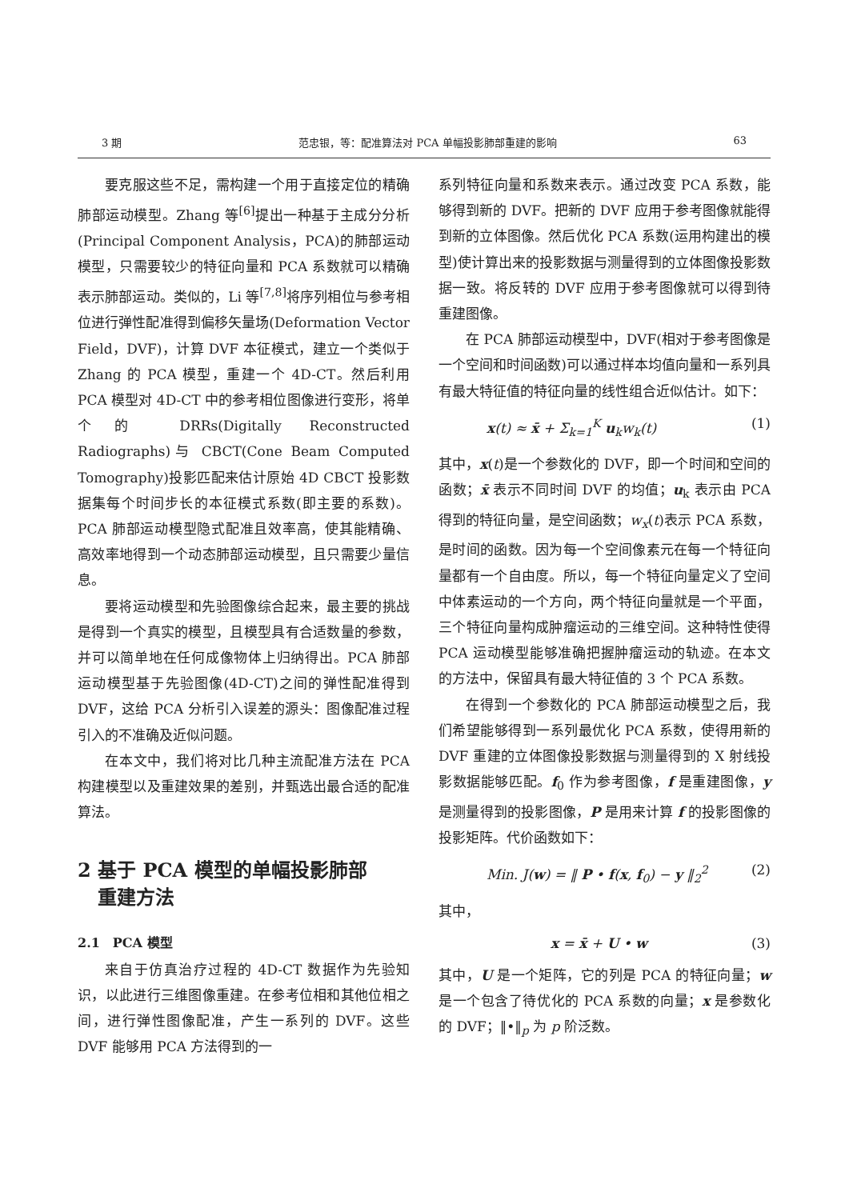3 期 范忠银，等：配准算法对 PCA 单幅投影肺部重建的影响 63
要克服这些不足，需构建一个用于直接定位的精确肺部运动模型。Zhang 等<sup>[6]</sup>提出一种基于主成分分析(Principal Component Analysis，PCA)的肺部运动模型，只需要较少的特征向量和 PCA 系数就可以精确表示肺部运动。类似的，Li 等<sup>[7,8]</sup>将序列相位与参考相位进行弹性配准得到偏移矢量场(Deformation Vector Field，DVF)，计算 DVF 本征模式，建立一个类似于 Zhang 的 PCA 模型，重建一个 4D-CT。然后利用 PCA 模型对 4D-CT 中的参考相位图像进行变形，将单个的 DRRs(Digitally Reconstructed Radiographs)与 CBCT(Cone Beam Computed Tomography)投影匹配来估计原始 4D CBCT 投影数据集每个时间步长的本征模式系数(即主要的系数)。PCA 肺部运动模型隐式配准且效率高，使其能精确、高效率地得到一个动态肺部运动模型，且只需要少量信息。
要将运动模型和先验图像综合起来，最主要的挑战是得到一个真实的模型，且模型具有合适数量的参数，并可以简单地在任何成像物体上归纳得出。PCA 肺部运动模型基于先验图像(4D-CT)之间的弹性配准得到 DVF，这给 PCA 分析引入误差的源头：图像配准过程引入的不准确及近似问题。
在本文中，我们将对比几种主流配准方法在 PCA 构建模型以及重建效果的差别，并甄选出最合适的配准算法。
2 基于 PCA 模型的单幅投影肺部
重建方法
2.1　PCA 模型
来自于仿真治疗过程的 4D-CT 数据作为先验知识，以此进行三维图像重建。在参考位相和其他位相之间，进行弹性图像配准，产生一系列的 DVF。这些 DVF 能够用 PCA 方法得到的一
系列特征向量和系数来表示。通过改变 PCA 系数，能够得到新的 DVF。把新的 DVF 应用于参考图像就能得到新的立体图像。然后优化 PCA 系数(运用构建出的模型)使计算出来的投影数据与测量得到的立体图像投影数据一致。将反转的 DVF 应用于参考图像就可以得到待重建图像。
在 PCA 肺部运动模型中，DVF(相对于参考图像是一个空间和时间函数)可以通过样本均值向量和一系列具有最大特征值的特征向量的线性组合近似估计。如下：
x(t) ≈ x̄ + Σ<sub>k=1</sub><sup>K</sup> u<sub>k</sub>w<sub>k</sub>(t) (1)
其中，x(t)是一个参数化的 DVF，即一个时间和空间的函数；x̄ 表示不同时间 DVF 的均值；u<sub>k</sub> 表示由 PCA 得到的特征向量，是空间函数；w<sub>x</sub>(t)表示 PCA 系数，是时间的函数。因为每一个空间像素元在每一个特征向量都有一个自由度。所以，每一个特征向量定义了空间中体素运动的一个方向，两个特征向量就是一个平面，三个特征向量构成肿瘤运动的三维空间。这种特性使得 PCA 运动模型能够准确把握肿瘤运动的轨迹。在本文的方法中，保留具有最大特征值的 3 个 PCA 系数。
在得到一个参数化的 PCA 肺部运动模型之后，我们希望能够得到一系列最优化 PCA 系数，使得用新的 DVF 重建的立体图像投影数据与测量得到的 X 射线投影数据能够匹配。f<sub>0</sub> 作为参考图像，f 是重建图像，y 是测量得到的投影图像，P 是用来计算 f 的投影图像的投影矩阵。代价函数如下：
Min. J(w) = ‖ P • f(x, f<sub>0</sub>) − y ‖<sub>2</sub><sup>2</sup> (2)
其中，
x = x̄ + U • w (3)
其中，U 是一个矩阵，它的列是 PCA 的特征向量；w 是一个包含了待优化的 PCA 系数的向量；x 是参数化的 DVF；‖•‖<sub>p</sub> 为 p 阶泛数。